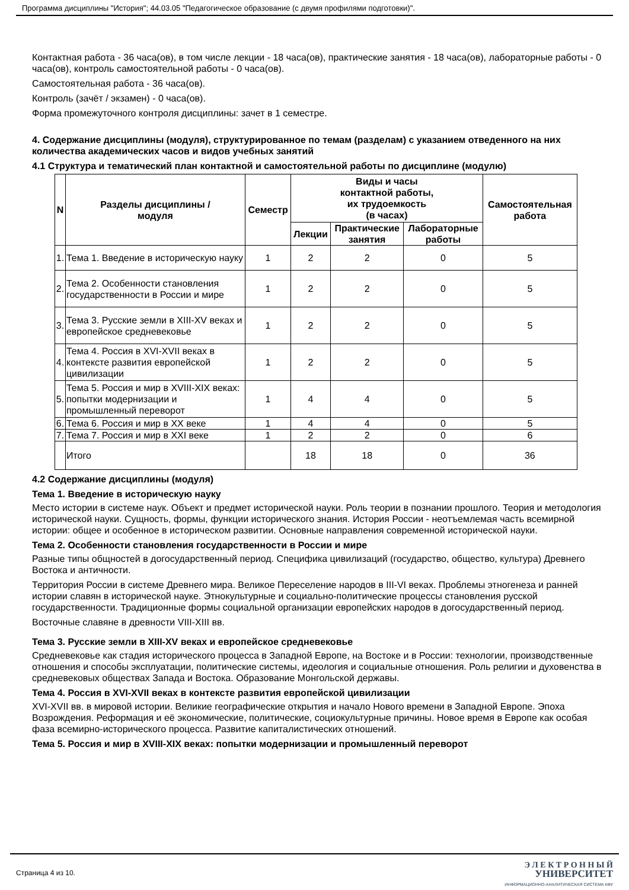Программа дисциплины "История"; 44.03.05 "Педагогическое образование (с двумя профилями подготовки)".
Контактная работа - 36 часа(ов), в том числе лекции - 18 часа(ов), практические занятия - 18 часа(ов), лабораторные работы - 0 часа(ов), контроль самостоятельной работы - 0 часа(ов).
Самостоятельная работа - 36 часа(ов).
Контроль (зачёт / экзамен) - 0 часа(ов).
Форма промежуточного контроля дисциплины: зачет в 1 семестре.
4. Содержание дисциплины (модуля), структурированное по темам (разделам) с указанием отведенного на них количества академических часов и видов учебных занятий
4.1 Структура и тематический план контактной и самостоятельной работы по дисциплине (модулю)
| N | Разделы дисциплины / модуля | Семестр | Виды и часы контактной работы, их трудоемкость (в часах) | | | Самостоятельная работа |
| --- | --- | --- | --- | --- | --- | --- |
| | | | Лекции | Практические занятия | Лабораторные работы | |
| 1. | Тема 1. Введение в историческую науку | 1 | 2 | 2 | 0 | 5 |
| 2. | Тема 2. Особенности становления государственности в России и мире | 1 | 2 | 2 | 0 | 5 |
| 3. | Тема 3. Русские земли в XIII-XV веках и европейское средневековье | 1 | 2 | 2 | 0 | 5 |
| 4. | Тема 4. Россия в XVI-XVII веках в контексте развития европейской цивилизации | 1 | 2 | 2 | 0 | 5 |
| 5. | Тема 5. Россия и мир в XVIII-XIX веках: попытки модернизации и промышленный переворот | 1 | 4 | 4 | 0 | 5 |
| 6. | Тема 6. Россия и мир в XX веке | 1 | 4 | 4 | 0 | 5 |
| 7. | Тема 7. Россия и мир в XXI веке | 1 | 2 | 2 | 0 | 6 |
| | Итого | | 18 | 18 | 0 | 36 |
4.2 Содержание дисциплины (модуля)
Тема 1. Введение в историческую науку
Место истории в системе наук. Объект и предмет исторической науки. Роль теории в познании прошлого. Теория и методология исторической науки. Сущность, формы, функции исторического знания. История России - неотъемлемая часть всемирной истории: общее и особенное в историческом развитии. Основные направления современной исторической науки.
Тема 2. Особенности становления государственности в России и мире
Разные типы общностей в догосударственный период. Специфика цивилизаций (государство, общество, культура) Древнего Востока и античности.
Территория России в системе Древнего мира. Великое Переселение народов в III-VI веках. Проблемы этногенеза и ранней истории славян в исторической науке. Этнокультурные и социально-политические процессы становления русской государственности. Традиционные формы социальной организации европейских народов в догосударственный период.
Восточные славяне в древности VIII-XIII вв.
Тема 3. Русские земли в XIII-XV веках и европейское средневековье
Средневековье как стадия исторического процесса в Западной Европе, на Востоке и в России: технологии, производственные отношения и способы эксплуатации, политические системы, идеология и социальные отношения. Роль религии и духовенства в средневековых обществах Запада и Востока. Образование Монгольской державы.
Тема 4. Россия в XVI-XVII веках в контексте развития европейской цивилизации
XVI-XVII вв. в мировой истории. Великие географические открытия и начало Нового времени в Западной Европе. Эпоха Возрождения. Реформация и её экономические, политические, социокультурные причины. Новое время в Европе как особая фаза всемирно-исторического процесса. Развитие капиталистических отношений.
Тема 5. Россия и мир в XVIII-XIX веках: попытки модернизации и промышленный переворот
Страница 4 из 10.
Э Л Е К Т Р О Н Н Ы Й
УНИВЕРСИТЕТ
ИНФОРМАЦИОННО-АНАЛИТИЧЕСКАЯ СИСТЕМА КФУ